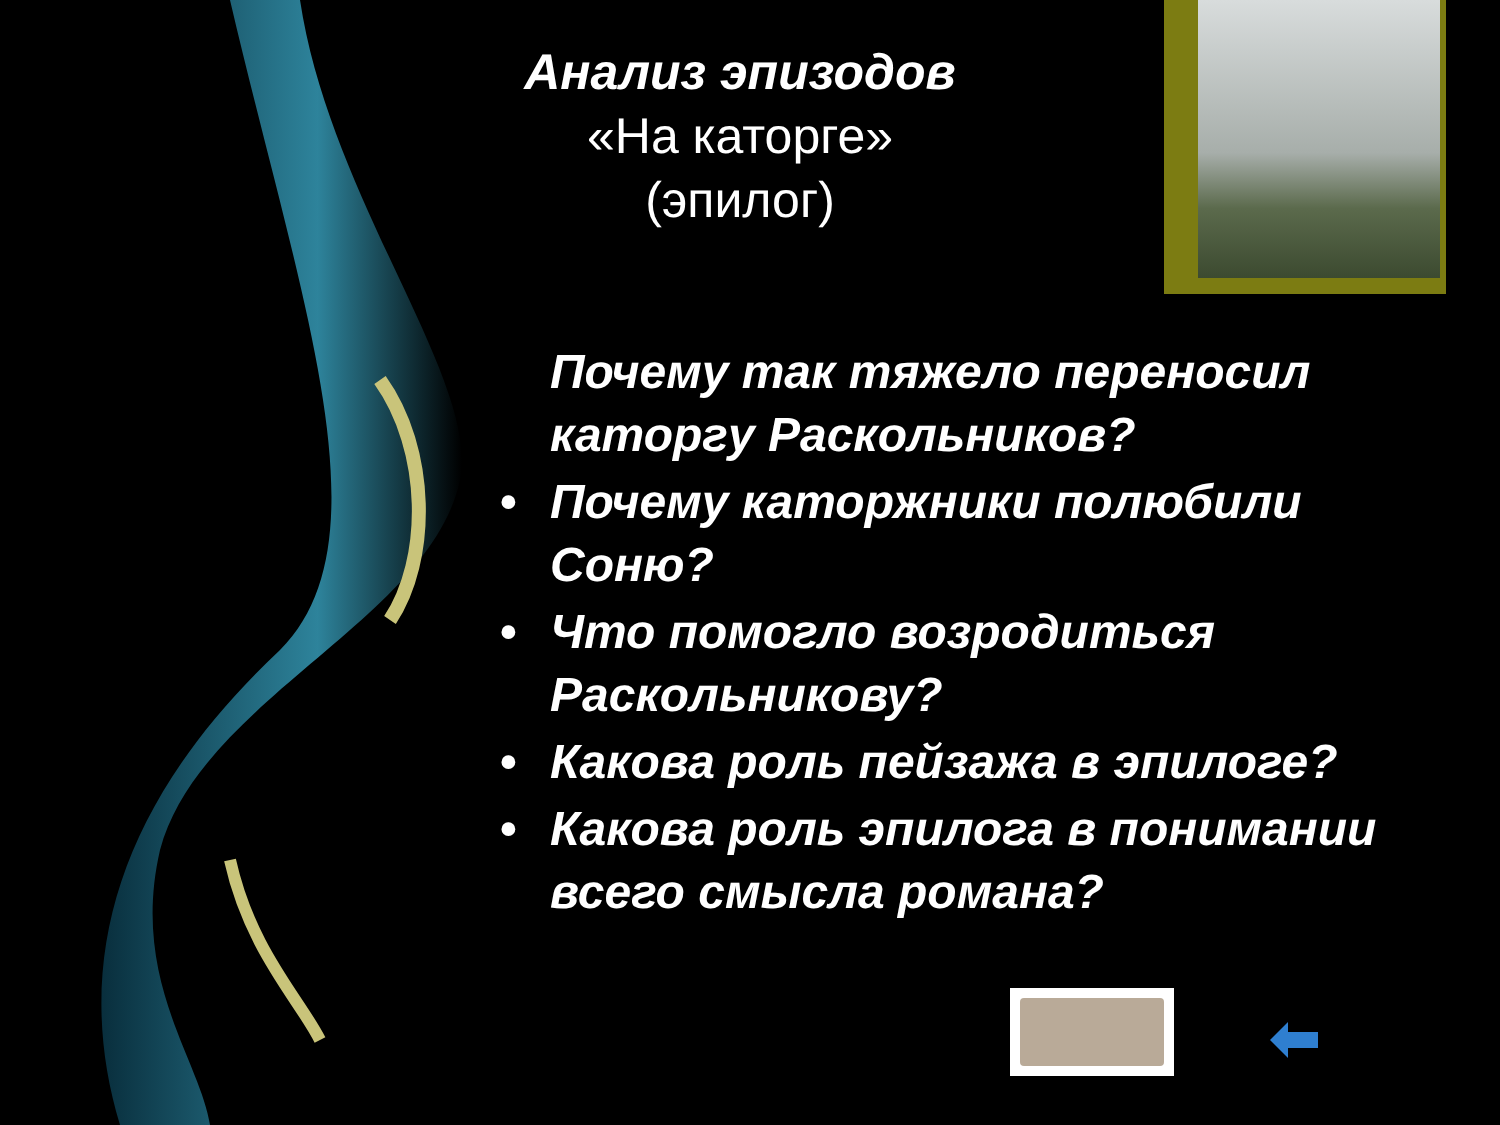Анализ эпизодов
«На каторге»
(эпилог)
Почему так тяжело переносил каторгу Раскольников?
• Почему каторжники полюбили Соню?
• Что помогло возродиться Раскольникову?
• Какова роль пейзажа в эпилоге?
• Какова роль эпилога в понимании всего смысла романа?